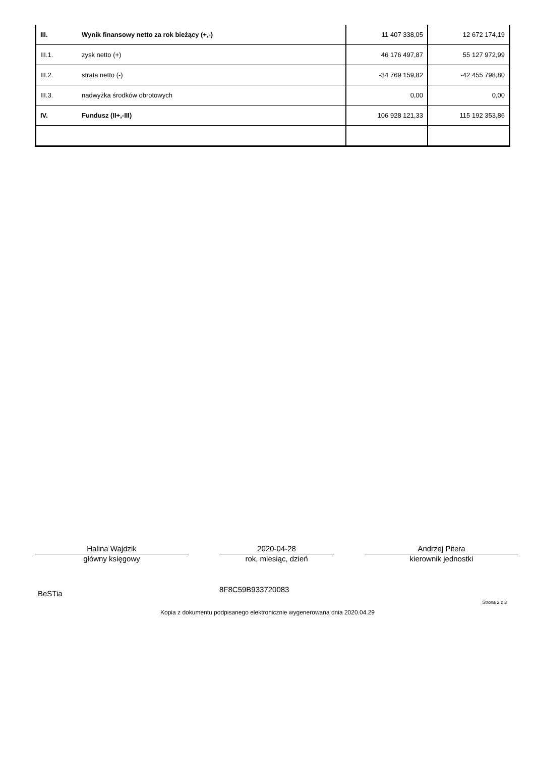| III. | Wynik finansowy netto za rok bieżący (+,-) | 11 407 338,05 | 12 672 174,19 |
| III.1. | zysk netto (+) | 46 176 497,87 | 55 127 972,99 |
| III.2. | strata netto (-) | -34 769 159,82 | -42 455 798,80 |
| III.3. | nadwyżka środków obrotowych | 0,00 | 0,00 |
| IV. | Fundusz (II+,-III) | 106 928 121,33 | 115 192 353,86 |
Halina Wajdzik
główny księgowy
2020-04-28
rok, miesiąc, dzień
Andrzej Pitera
kierownik jednostki
BeSTia 8F8C59B933720083
Strona 2 z 3
Kopia z dokumentu podpisanego elektronicznie wygenerowana dnia 2020.04.29